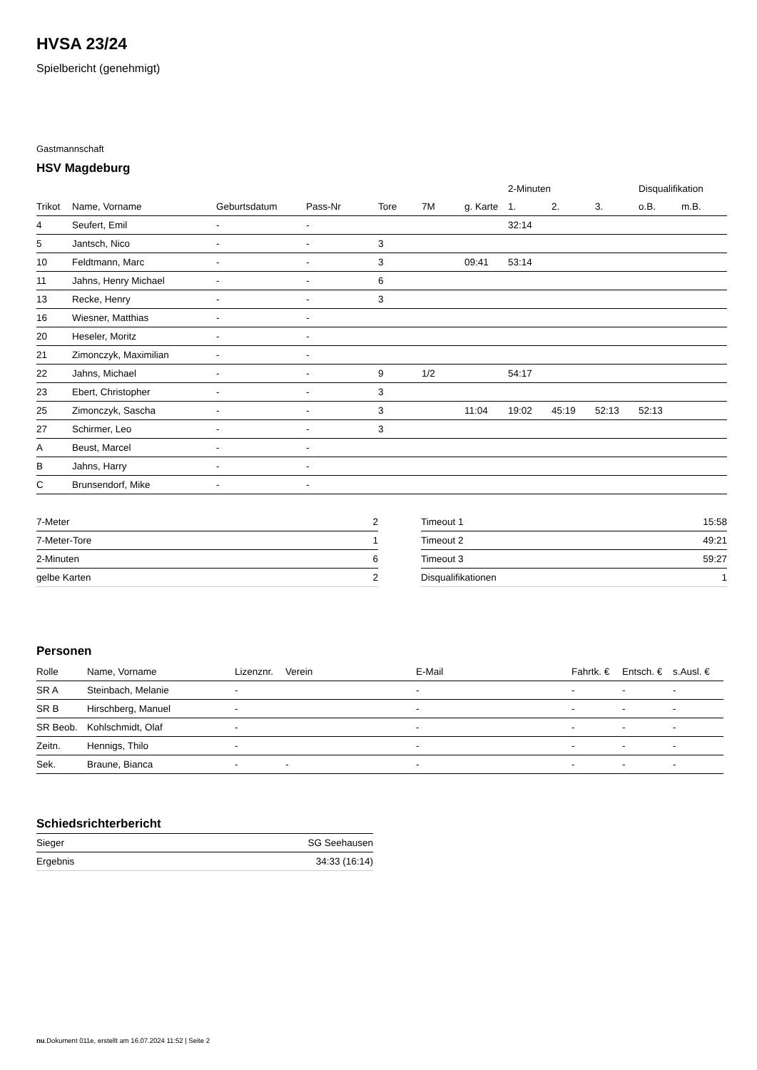HVSA 23/24
Spielbericht (genehmigt)
Gastmannschaft
HSV Magdeburg
| | | | | | | | 2-Minuten | | | Disqualifikation | |
| --- | --- | --- | --- | --- | --- | --- | --- | --- | --- | --- | --- |
| Trikot | Name, Vorname | Geburtsdatum | Pass-Nr | Tore | 7M | g. Karte | 1. | 2. | 3. | o.B. | m.B. |
| 4 | Seufert, Emil | - | - | | | | 32:14 | | | | |
| 5 | Jantsch, Nico | - | - | 3 | | | | | | | |
| 10 | Feldtmann, Marc | - | - | 3 | | 09:41 | 53:14 | | | | |
| 11 | Jahns, Henry Michael | - | - | 6 | | | | | | | |
| 13 | Recke, Henry | - | - | 3 | | | | | | | |
| 16 | Wiesner, Matthias | - | - | | | | | | | | |
| 20 | Heseler, Moritz | - | - | | | | | | | | |
| 21 | Zimonczyk, Maximilian | - | - | | | | | | | | |
| 22 | Jahns, Michael | - | - | 9 | 1/2 | | 54:17 | | | | |
| 23 | Ebert, Christopher | - | - | 3 | | | | | | | |
| 25 | Zimonczyk, Sascha | - | - | 3 | | 11:04 | 19:02 | 45:19 | 52:13 | 52:13 | |
| 27 | Schirmer, Leo | - | - | 3 | | | | | | | |
| A | Beust, Marcel | - | - | | | | | | | | |
| B | Jahns, Harry | - | - | | | | | | | | |
| C | Brunsendorf, Mike | - | - | | | | | | | | |
| 7-Meter | 2 |
| 7-Meter-Tore | 1 |
| 2-Minuten | 6 |
| gelbe Karten | 2 |
| Timeout 1 | 15:58 |
| Timeout 2 | 49:21 |
| Timeout 3 | 59:27 |
| Disqualifikationen | 1 |
Personen
| Rolle | Name, Vorname | Lizenznr. | Verein | E-Mail | Fahrtk. € | Entsch. € | s.Ausl. € |
| --- | --- | --- | --- | --- | --- | --- | --- |
| SR A | Steinbach, Melanie | - | | - | - | - | - |
| SR B | Hirschberg, Manuel | - | | - | - | - | - |
| SR Beob. | Kohlschmidt, Olaf | - | | - | - | - | - |
| Zeitn. | Hennigs, Thilo | - | | - | - | - | - |
| Sek. | Braune, Bianca | - | - | - | - | - | - |
Schiedsrichterbericht
| Sieger | SG Seehausen |
| Ergebnis | 34:33 (16:14) |
nu.Dokument 011e, erstellt am 16.07.2024 11:52 | Seite 2